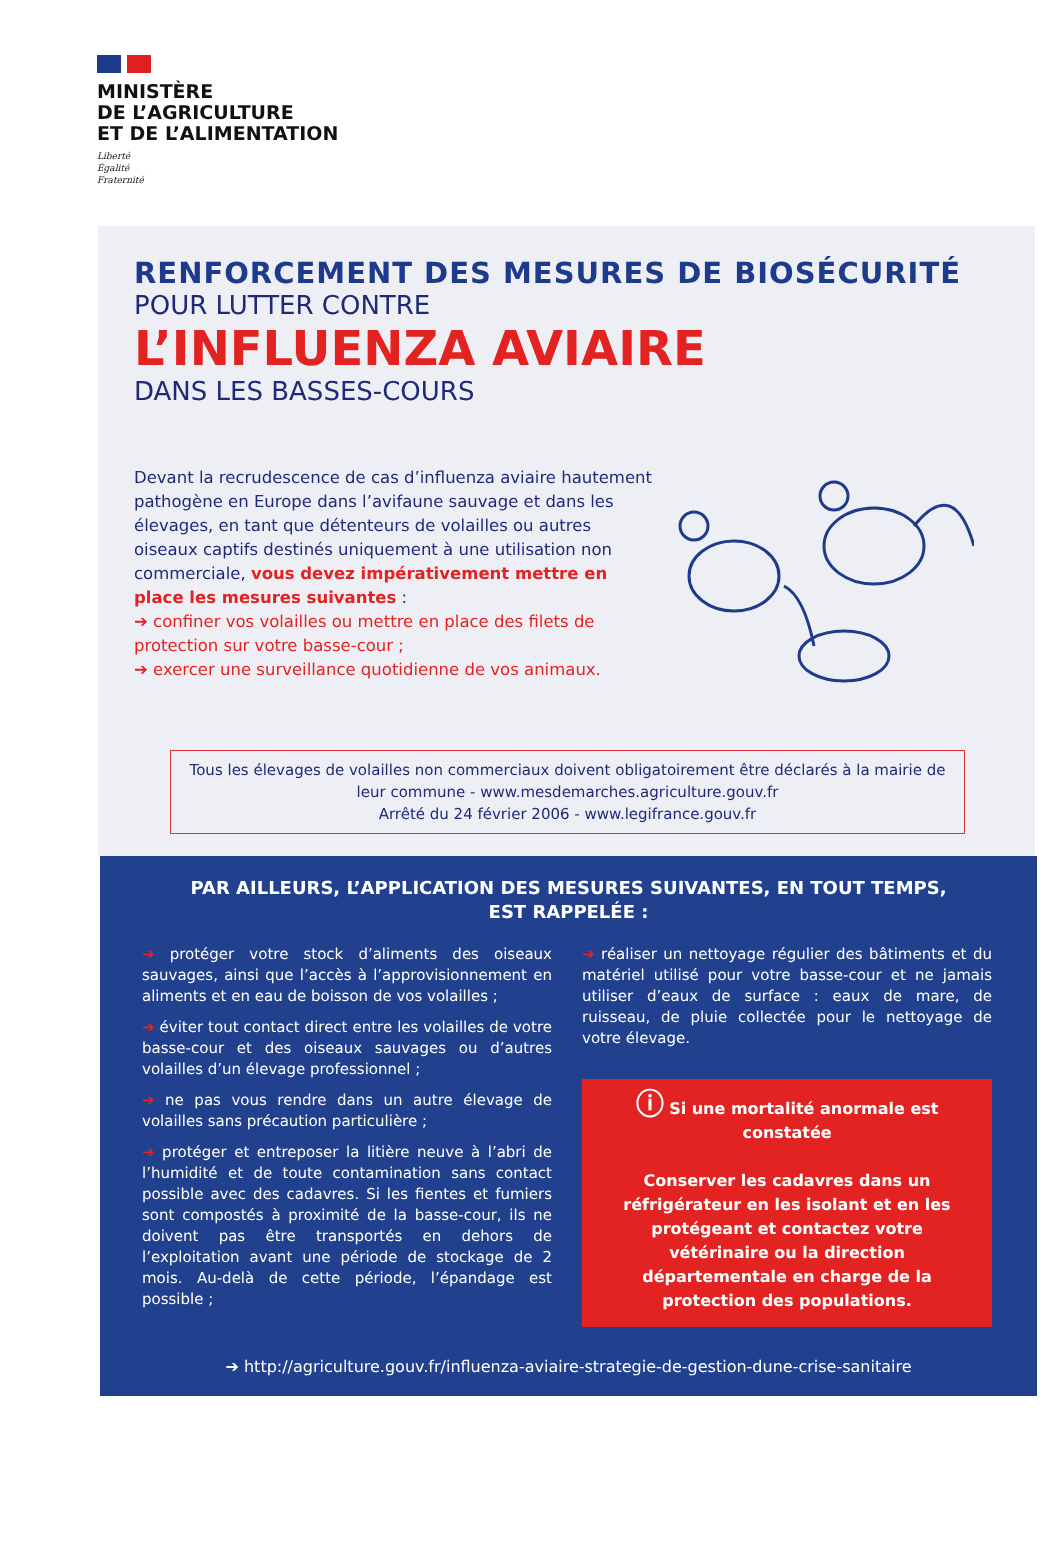MINISTÈRE
DE L’AGRICULTURE
ET DE L’ALIMENTATION
Liberté
Égalité
Fraternité
RENFORCEMENT DES MESURES DE BIOSÉCURITÉ
POUR LUTTER CONTRE
L’INFLUENZA AVIAIRE
DANS LES BASSES-COURS
Devant la recrudescence de cas d’influenza aviaire hautement pathogène en Europe dans l’avifaune sauvage et dans les élevages, en tant que détenteurs de volailles ou autres oiseaux captifs destinés uniquement à une utilisation non commerciale, vous devez impérativement mettre en place les mesures suivantes :
➔ confiner vos volailles ou mettre en place des filets de protection sur votre basse-cour ;
➔ exercer une surveillance quotidienne de vos animaux.
Tous les élevages de volailles non commerciaux doivent obligatoirement être déclarés à la mairie de leur commune - www.mesdemarches.agriculture.gouv.fr
Arrêté du 24 février 2006 - www.legifrance.gouv.fr
PAR AILLEURS, L’APPLICATION DES MESURES SUIVANTES, EN TOUT TEMPS,
EST RAPPELÉE :
➔ protéger votre stock d’aliments des oiseaux sauvages, ainsi que l’accès à l’approvisionnement en aliments et en eau de boisson de vos volailles ;
➔ éviter tout contact direct entre les volailles de votre basse-cour et des oiseaux sauvages ou d’autres volailles d’un élevage professionnel ;
➔ ne pas vous rendre dans un autre élevage de volailles sans précaution particulière ;
➔ protéger et entreposer la litière neuve à l’abri de l’humidité et de toute contamination sans contact possible avec des cadavres. Si les fientes et fumiers sont compostés à proximité de la basse-cour, ils ne doivent pas être transportés en dehors de l’exploitation avant une période de stockage de 2 mois. Au-delà de cette période, l’épandage est possible ;
➔ réaliser un nettoyage régulier des bâtiments et du matériel utilisé pour votre basse-cour et ne jamais utiliser d’eaux de surface : eaux de mare, de ruisseau, de pluie collectée pour le nettoyage de votre élevage.
ⓘ Si une mortalité anormale est constatée
Conserver les cadavres dans un réfrigérateur en les isolant et en les protégeant et contactez votre vétérinaire ou la direction départementale en charge de la protection des populations.
➔ http://agriculture.gouv.fr/influenza-aviaire-strategie-de-gestion-dune-crise-sanitaire